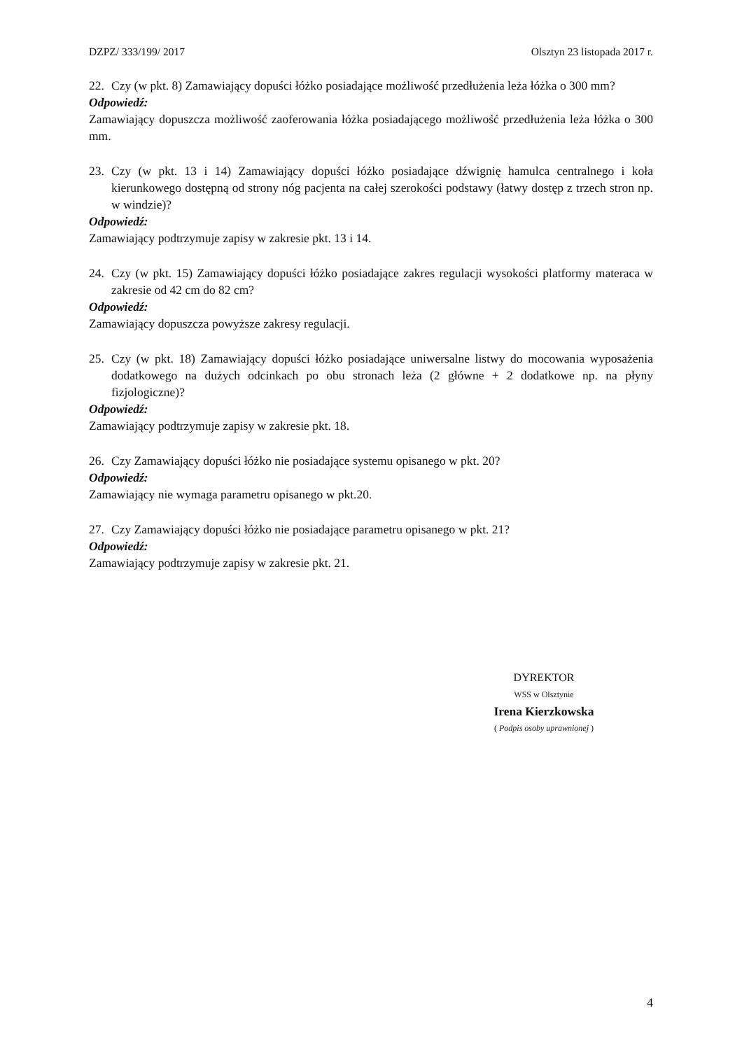DZPZ/ 333/199/ 2017 Olsztyn 23 listopada 2017 r.
22. Czy (w pkt. 8) Zamawiający dopuści łóżko posiadające możliwość przedłużenia leża łóżka o 300 mm?
Odpowiedź:
Zamawiający dopuszcza możliwość zaoferowania łóżka posiadającego możliwość przedłużenia leża łóżka o 300 mm.
23. Czy (w pkt. 13 i 14) Zamawiający dopuści łóżko posiadające dźwignię hamulca centralnego i koła kierunkowego dostępną od strony nóg pacjenta na całej szerokości podstawy (łatwy dostęp z trzech stron np. w windzie)?
Odpowiedź:
Zamawiający podtrzymuje zapisy w zakresie pkt. 13 i 14.
24. Czy (w pkt. 15) Zamawiający dopuści łóżko posiadające zakres regulacji wysokości platformy materaca w zakresie od 42 cm do 82 cm?
Odpowiedź:
Zamawiający dopuszcza powyższe zakresy regulacji.
25. Czy (w pkt. 18) Zamawiający dopuści łóżko posiadające uniwersalne listwy do mocowania wyposażenia dodatkowego na dużych odcinkach po obu stronach leża (2 główne + 2 dodatkowe np. na płyny fizjologiczne)?
Odpowiedź:
Zamawiający podtrzymuje zapisy w zakresie pkt. 18.
26. Czy Zamawiający dopuści łóżko nie posiadające systemu opisanego w pkt. 20?
Odpowiedź:
Zamawiający nie wymaga parametru opisanego w pkt.20.
27. Czy Zamawiający dopuści łóżko nie posiadające parametru opisanego w pkt. 21?
Odpowiedź:
Zamawiający podtrzymuje zapisy w zakresie pkt. 21.
DYREKTOR
WSS w Olsztynie
Irena Kierzkowska
( Podpis osoby uprawnionej )
4